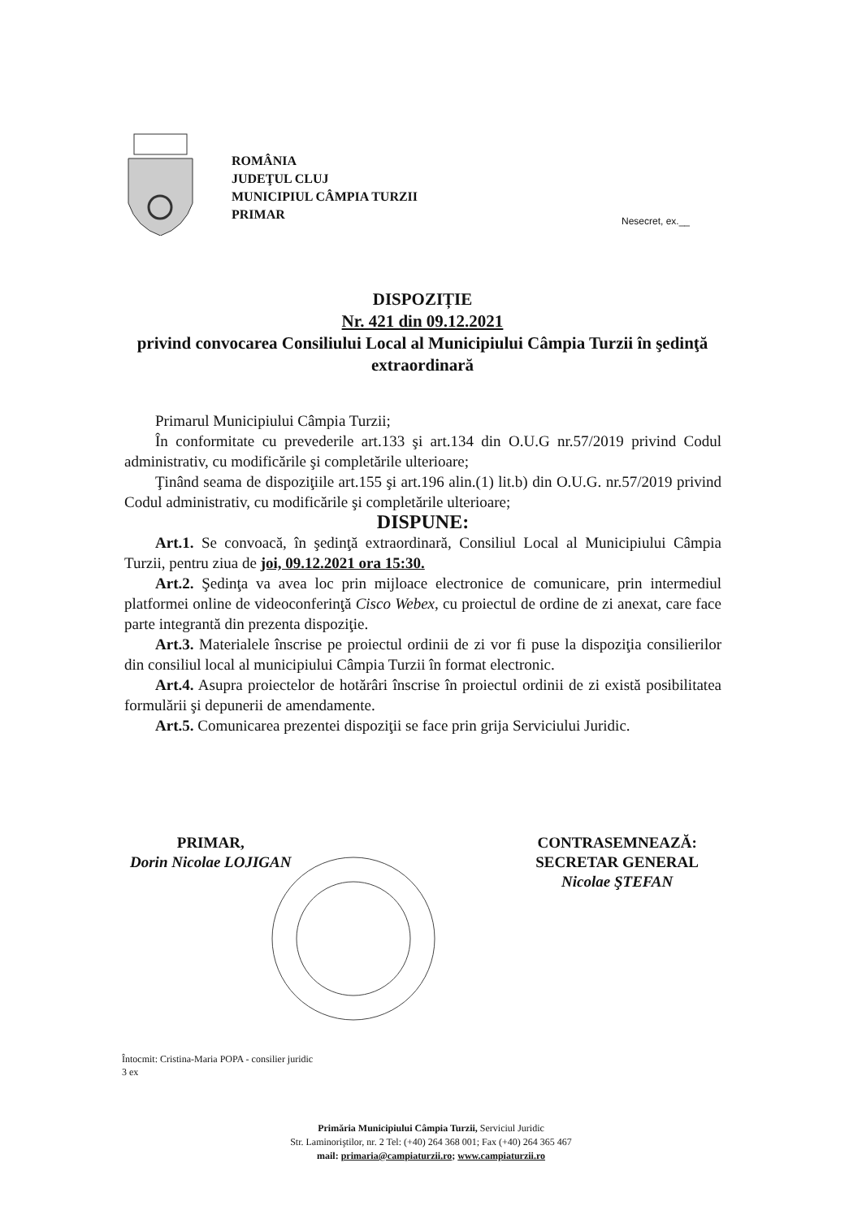ROMÂNIA
JUDEŢUL CLUJ
MUNICIPIUL CÂMPIA TURZII
PRIMAR
Nesecret, ex.__
DISPOZIȚIE
Nr. 421 din 09.12.2021
privind convocarea Consiliului Local al Municipiului Câmpia Turzii în şedinţă extraordinară
Primarul Municipiului Câmpia Turzii;
În conformitate cu prevederile art.133 şi art.134 din O.U.G nr.57/2019 privind Codul administrativ, cu modificările şi completările ulterioare;
Ţinând seama de dispoziţiile art.155 şi art.196 alin.(1) lit.b) din O.U.G. nr.57/2019 privind Codul administrativ, cu modificările şi completările ulterioare;
DISPUNE:
Art.1. Se convoacă, în şedinţă extraordinară, Consiliul Local al Municipiului Câmpia Turzii, pentru ziua de joi, 09.12.2021 ora 15:30.
Art.2. Şedinţa va avea loc prin mijloace electronice de comunicare, prin intermediul platformei online de videoconferinţă Cisco Webex, cu proiectul de ordine de zi anexat, care face parte integrantă din prezenta dispoziţie.
Art.3. Materialele înscrise pe proiectul ordinii de zi vor fi puse la dispoziţia consilierilor din consiliul local al municipiului Câmpia Turzii în format electronic.
Art.4. Asupra proiectelor de hotărâri înscrise în proiectul ordinii de zi există posibilitatea formulării şi depunerii de amendamente.
Art.5. Comunicarea prezentei dispoziţii se face prin grija Serviciului Juridic.
PRIMAR,
Dorin Nicolae LOJIGAN
CONTRASEMNEAZĂ:
SECRETAR GENERAL
Nicolae ŞTEFAN
Întocmit: Cristina-Maria POPA - consilier juridic
3 ex
Primăria Municipiului Câmpia Turzii, Serviciul Juridic
Str. Laminoriştilor, nr. 2 Tel: (+40) 264 368 001; Fax (+40) 264 365 467
mail: primaria@campiaturzii.ro; www.campiaturzii.ro